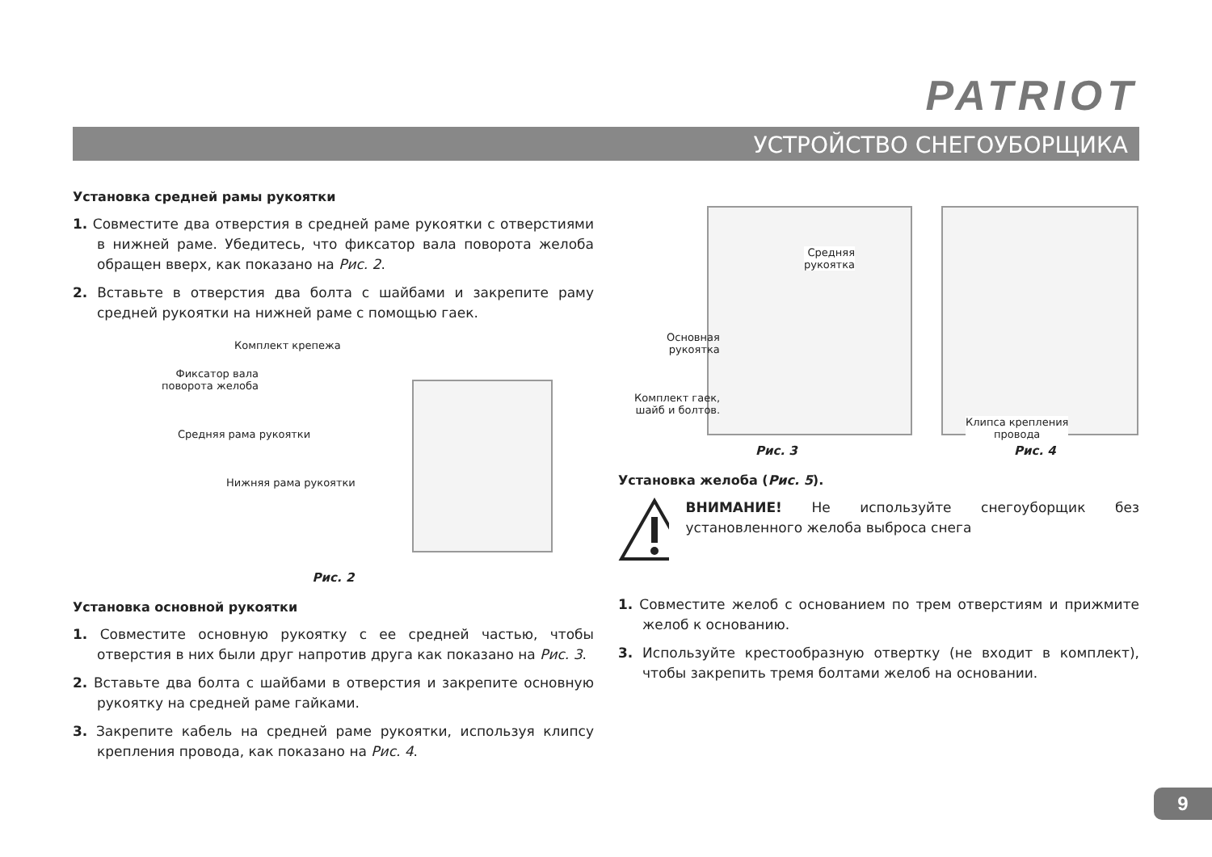PATRIOT
УСТРОЙСТВО СНЕГОУБОРЩИКА
Установка средней рамы рукоятки
1. Совместите два отверстия в средней раме рукоятки с отверстиями в нижней раме. Убедитесь, что фиксатор вала поворота желоба обращен вверх, как показано на Рис. 2.
2. Вставьте в отверстия два болта с шайбами и закрепите раму средней рукоятки на нижней раме с помощью гаек.
Комплект крепежа
Фиксатор вала
поворота желоба
Средняя рама рукоятки
Нижняя рама рукоятки
Рис. 2
Установка основной рукоятки
1. Совместите основную рукоятку с ее средней частью, чтобы отверстия в них были друг напротив друга как показано на Рис. 3.
2. Вставьте два болта с шайбами в отверстия и закрепите основную рукоятку на средней раме гайками.
3. Закрепите кабель на средней раме рукоятки, используя клипсу крепления провода, как показано на Рис. 4.
Средняя
рукоятка
Основная
рукоятка
Комплект гаек,
шайб и болтов.
Рис. 3
Клипса крепления
провода
Рис. 4
Установка желоба (Рис. 5).
ВНИМАНИЕ! Не используйте снегоуборщик без установленного желоба выброса снега
1. Совместите желоб с основанием по трем отверстиям и прижмите желоб к основанию.
3. Используйте крестообразную отвертку (не входит в комплект), чтобы закрепить тремя болтами желоб на основании.
9